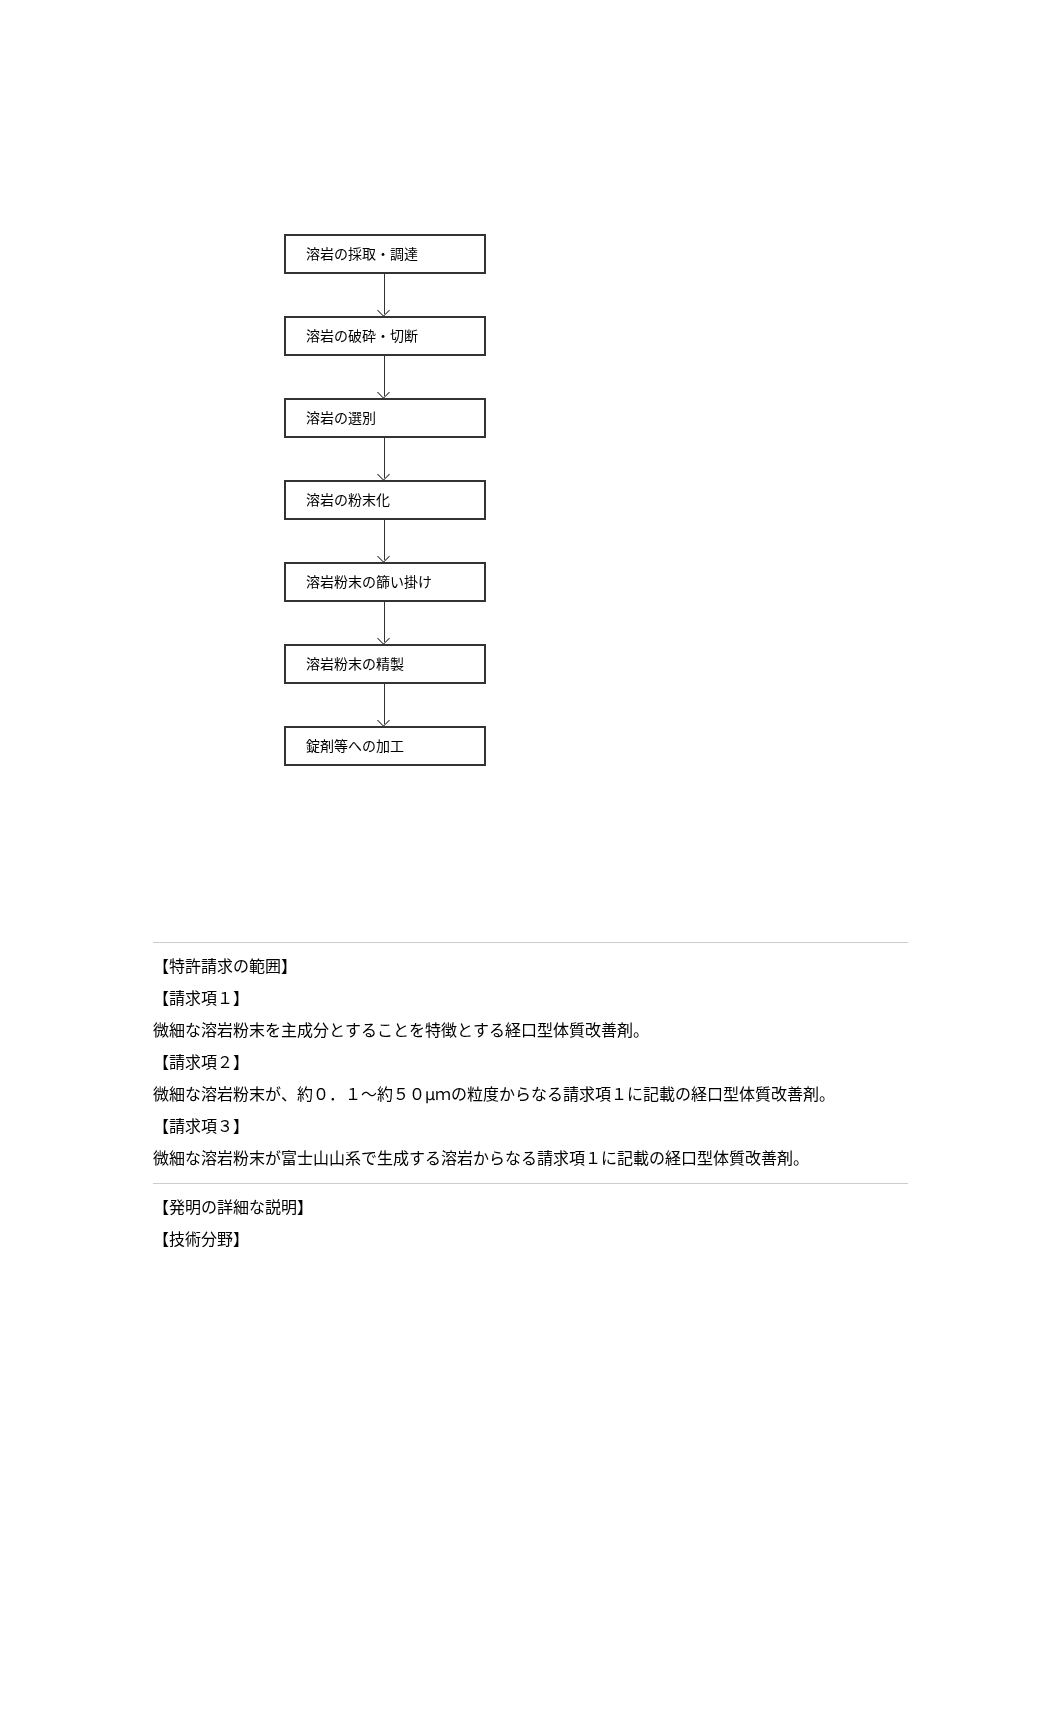溶岩の採取・調達
溶岩の破砕・切断
溶岩の選別
溶岩の粉末化
溶岩粉末の篩い掛け
溶岩粉末の精製
錠剤等への加工
【特許請求の範囲】
【請求項１】
微細な溶岩粉末を主成分とすることを特徴とする経口型体質改善剤。
【請求項２】
微細な溶岩粉末が、約０．１〜約５０μｍの粒度からなる請求項１に記載の経口型体質改善剤。
【請求項３】
微細な溶岩粉末が富士山山系で生成する溶岩からなる請求項１に記載の経口型体質改善剤。
【発明の詳細な説明】
【技術分野】